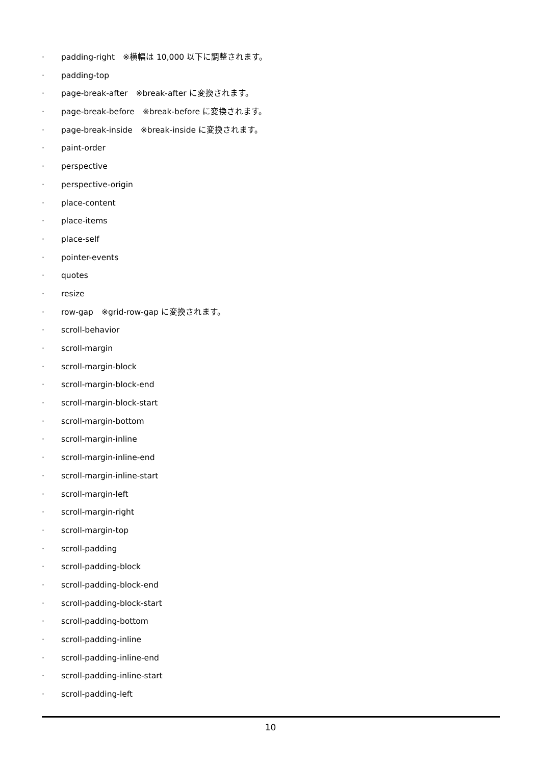· padding-right　※横幅は 10,000 以下に調整されます。
· padding-top
· page-break-after　※break-after に変換されます。
· page-break-before　※break-before に変換されます。
· page-break-inside　※break-inside に変換されます。
· paint-order
· perspective
· perspective-origin
· place-content
· place-items
· place-self
· pointer-events
· quotes
· resize
· row-gap　※grid-row-gap に変換されます。
· scroll-behavior
· scroll-margin
· scroll-margin-block
· scroll-margin-block-end
· scroll-margin-block-start
· scroll-margin-bottom
· scroll-margin-inline
· scroll-margin-inline-end
· scroll-margin-inline-start
· scroll-margin-left
· scroll-margin-right
· scroll-margin-top
· scroll-padding
· scroll-padding-block
· scroll-padding-block-end
· scroll-padding-block-start
· scroll-padding-bottom
· scroll-padding-inline
· scroll-padding-inline-end
· scroll-padding-inline-start
· scroll-padding-left
10